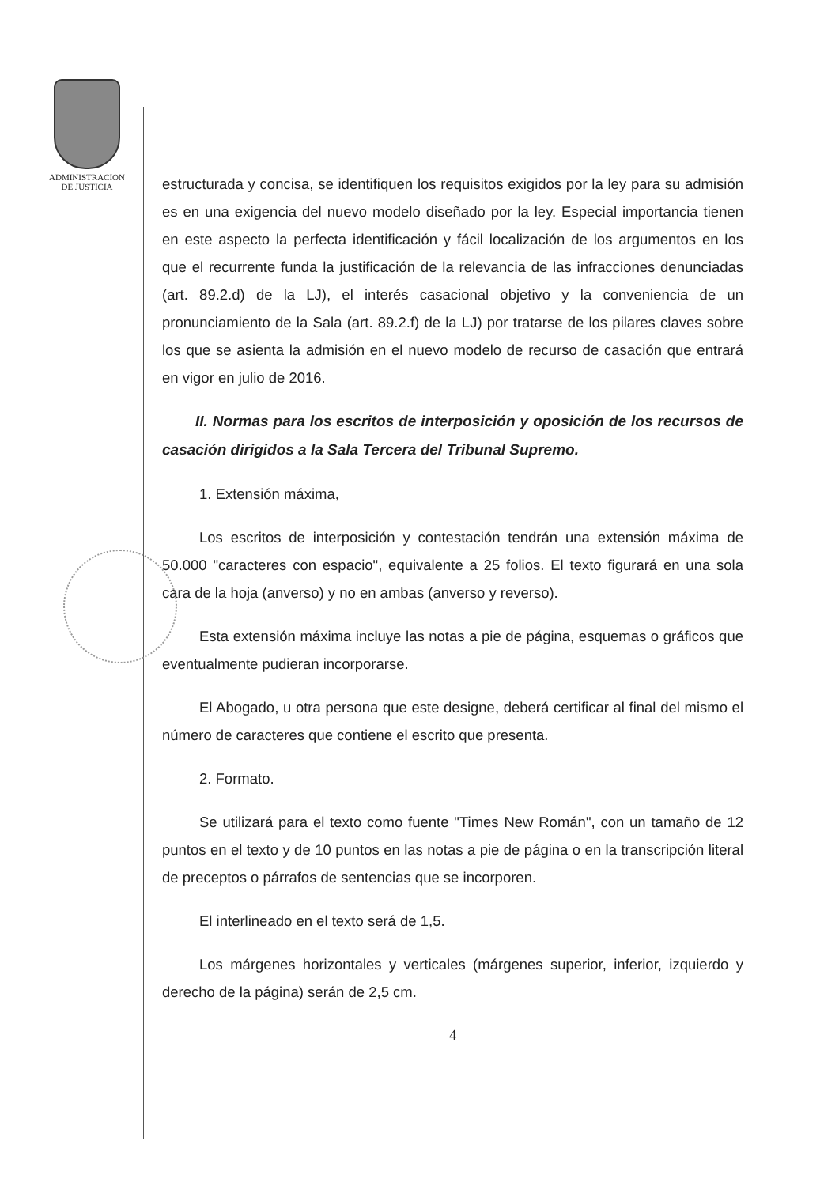ADMINISTRACION
DE JUSTICIA
estructurada y concisa, se identifiquen los requisitos exigidos por la ley para su admisión es en una exigencia del nuevo modelo diseñado por la ley. Especial importancia tienen en este aspecto la perfecta identificación y fácil localización de los argumentos en los que el recurrente funda la justificación de la relevancia de las infracciones denunciadas (art. 89.2.d) de la LJ), el interés casacional objetivo y la conveniencia de un pronunciamiento de la Sala (art. 89.2.f) de la LJ) por tratarse de los pilares claves sobre los que se asienta la admisión en el nuevo modelo de recurso de casación que entrará en vigor en julio de 2016.
II. Normas para los escritos de interposición y oposición de los recursos de casación dirigidos a la Sala Tercera del Tribunal Supremo.
1. Extensión máxima,
Los escritos de interposición y contestación tendrán una extensión máxima de 50.000 "caracteres con espacio", equivalente a 25 folios. El texto figurará en una sola cara de la hoja (anverso) y no en ambas (anverso y reverso).
Esta extensión máxima incluye las notas a pie de página, esquemas o gráficos que eventualmente pudieran incorporarse.
El Abogado, u otra persona que este designe, deberá certificar al final del mismo el número de caracteres que contiene el escrito que presenta.
2. Formato.
Se utilizará para el texto como fuente "Times New Román", con un tamaño de 12 puntos en el texto y de 10 puntos en las notas a pie de página o en la transcripción literal de preceptos o párrafos de sentencias que se incorporen.
El interlineado en el texto será de 1,5.
Los márgenes horizontales y verticales (márgenes superior, inferior, izquierdo y derecho de la página) serán de 2,5 cm.
4